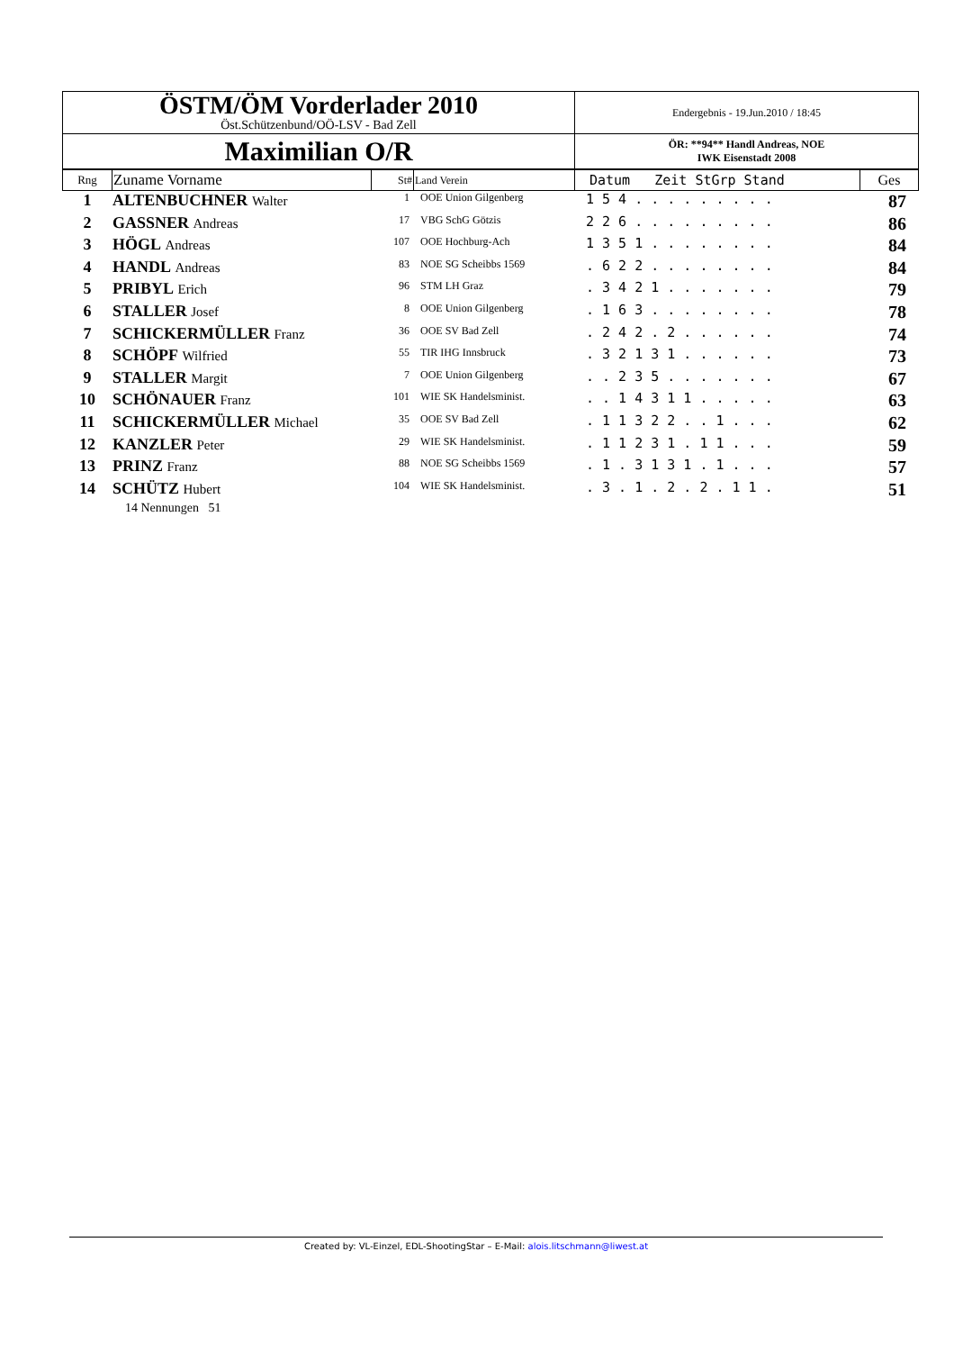| ÖSTM/ÖM Vorderlader 2010 Öst.Schützenbund/OÖ-LSV - Bad Zell | Endergebnis - 19.Jun.2010 / 18:45 |
| Maximilian O/R | ÖR: **94** Handl Andreas, NOE IWK Eisenstadt 2008 |
| Rng | Zuname Vorname | St# | Land Verein | Datum Zeit StGrp Stand | Ges |
| 1 | ALTENBUCHNER Walter | 1 | OOE Union Gilgenberg | 1 5 4 . . . . . . . . . | 87 |
| 2 | GASSNER Andreas | 17 | VBG SchG Götzis | 2 2 6 . . . . . . . . . | 86 |
| 3 | HÖGL Andreas | 107 | OOE Hochburg-Ach | 1 3 5 1 . . . . . . . . | 84 |
| 4 | HANDL Andreas | 83 | NOE SG Scheibbs 1569 | . 6 2 2 . . . . . . . . | 84 |
| 5 | PRIBYL Erich | 96 | STM LH Graz | . 3 4 2 1 . . . . . . . | 79 |
| 6 | STALLER Josef | 8 | OOE Union Gilgenberg | . 1 6 3 . . . . . . . . | 78 |
| 7 | SCHICKERMÜLLER Franz | 36 | OOE SV Bad Zell | . 2 4 2 . 2 . . . . . . | 74 |
| 8 | SCHÖPF Wilfried | 55 | TIR IHG Innsbruck | . 3 2 1 3 1 . . . . . . | 73 |
| 9 | STALLER Margit | 7 | OOE Union Gilgenberg | . . 2 3 5 . . . . . . . | 67 |
| 10 | SCHÖNAUER Franz | 101 | WIE SK Handelsminist. | . . 1 4 3 1 1 . . . . . | 63 |
| 11 | SCHICKERMÜLLER Michael | 35 | OOE SV Bad Zell | . 1 1 3 2 2 . . 1 . . . | 62 |
| 12 | KANZLER Peter | 29 | WIE SK Handelsminist. | . 1 1 2 3 1 . 1 1 . . . | 59 |
| 13 | PRINZ Franz | 88 | NOE SG Scheibbs 1569 | . 1 . 3 1 3 1 . 1 . . . | 57 |
| 14 | SCHÜTZ Hubert | 104 | WIE SK Handelsminist. | . 3 . 1 . 2 . 2 . 1 1 . | 51 |
14 Nennungen 51
Created by: VL-Einzel, EDL-ShootingStar – E-Mail: alois.litschmann@liwest.at